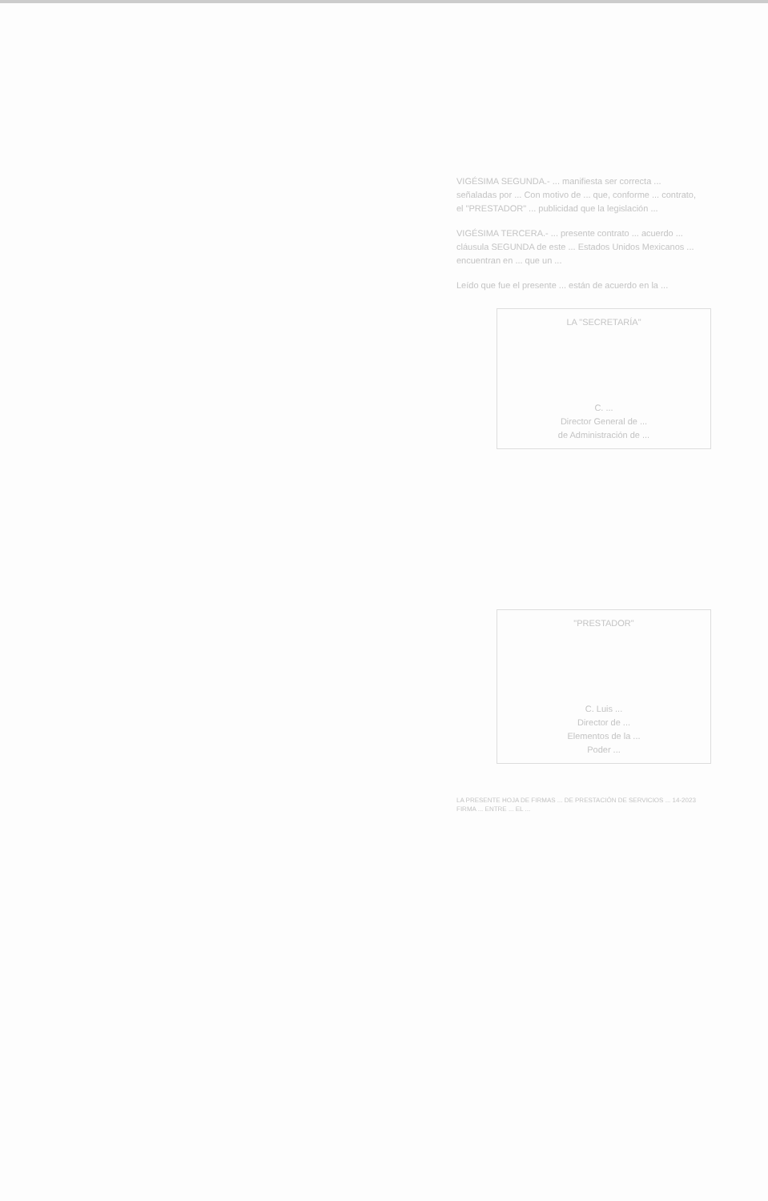VIGÉSIMA SEGUNDA.- ... manifiesta ser correcta ... señaladas por ... Con motivo de ... que, conforme ... contrato, el "PRESTADOR" ... publicidad que la legislación ...
VIGÉSIMA TERCERA.- ... presente contrato ... acuerdo ... cláusula SEGUNDA de este ... Estados Unidos Mexicanos ... encuentran en ... que un ...
Leído que fue el presente ... están de acuerdo en la ...
LA "SECRETARÍA"
C. ...
Director General de ...
de Administración de ...
"PRESTADOR"
C. Luis ...
Director de ...
Elementos de la ...
Poder ...
LA PRESENTE HOJA DE FIRMAS ... DE PRESTACIÓN DE SERVICIOS ... 14-2023 FIRMA ... ENTRE ... EL ...